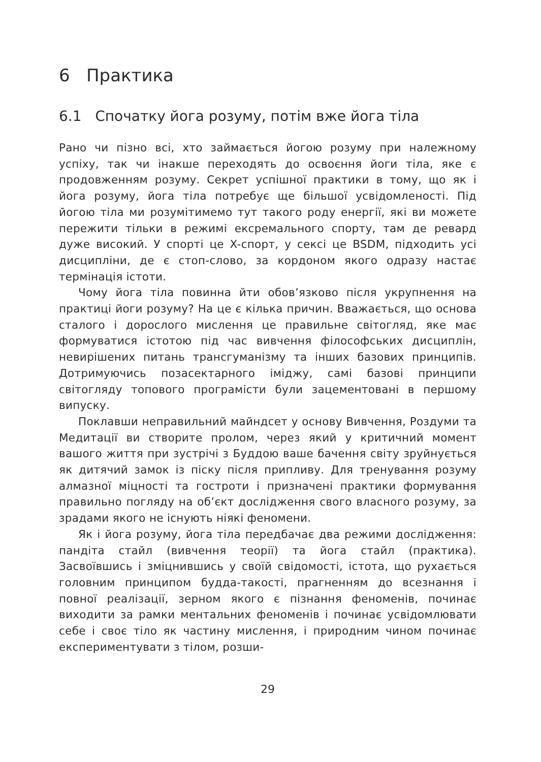6 Практика
6.1 Спочатку йога розуму, потім вже йога тіла
Рано чи пізно всі, хто займається йогою розуму при належному успіху, так чи інакше переходять до освоєння йоги тіла, яке є продовженням розуму. Секрет успішної практики в тому, що як і йога розуму, йога тіла потребує ще більшої усвідомленості. Під йогою тіла ми розумітимемо тут такого роду енергії, які ви можете пережити тільки в режимі ексремального спорту, там де ревард дуже високий. У спорті це X-спорт, у сексі це BSDM, підходить усі дисципліни, де є стоп-слово, за кордоном якого одразу настає термінація істоти.
Чому йога тіла повинна йти обов’язково після укрупнення на практиці йоги розуму? На це є кілька причин. Вважається, що основа сталого і дорослого мислення це правильне світогляд, яке має формуватися істотою під час вивчення філософських дисциплін, невирішених питань трансгуманізму та інших базових принципів. Дотримуючись позасектарного іміджу, самі базові принципи світогляду топового програмісти були зацементовані в першому випуску.
Поклавши неправильний майндсет у основу Вивчення, Роздуми та Медитації ви створите пролом, через який у критичний момент вашого життя при зустрічі з Буддою ваше бачення світу зруйнується як дитячий замок із піску після припливу. Для тренування розуму алмазної міцності та гостроти і призначені практики формування правильно погляду на об’єкт дослідження свого власного розуму, за зрадами якого не існують ніякі феномени.
Як і йога розуму, йога тіла передбачає два режими дослідження: пандіта стайл (вивчення теорії) та йога стайл (практика). Засвоївшись і зміцнившись у своїй свідомості, істота, що рухається головним принципом будда-такості, прагненням до всезнання і повної реалізації, зерном якого є пізнання феноменів, починає виходити за рамки ментальних феноменів і починає усвідомлювати себе і своє тіло як частину мислення, і природним чином починає експериментувати з тілом, розши-
29